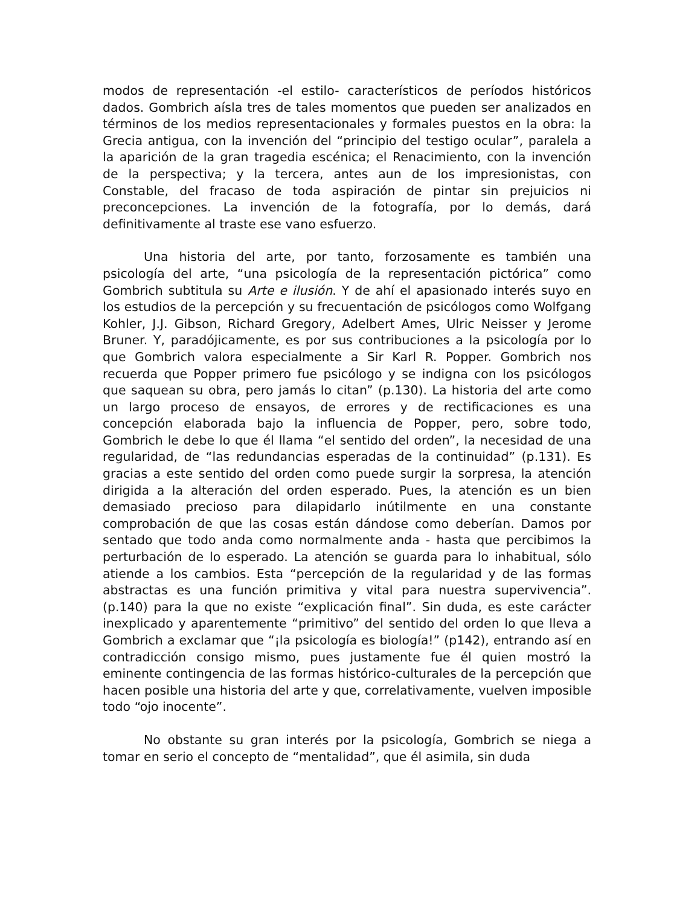modos de representación -el estilo- característicos de períodos históricos dados. Gombrich aísla tres de tales momentos que pueden ser analizados en términos de los medios representacionales y formales puestos en la obra: la Grecia antigua, con la invención del “principio del testigo ocular”, paralela a la aparición de la gran tragedia escénica; el Renacimiento, con la invención de la perspectiva; y la tercera, antes aun de los impresionistas, con Constable, del fracaso de toda aspiración de pintar sin prejuicios ni preconcepciones. La invención de la fotografía, por lo demás, dará definitivamente al traste ese vano esfuerzo.
Una historia del arte, por tanto, forzosamente es también una psicología del arte, “una psicología de la representación pictórica” como Gombrich subtitula su Arte e ilusión. Y de ahí el apasionado interés suyo en los estudios de la percepción y su frecuentación de psicólogos como Wolfgang Kohler, J.J. Gibson, Richard Gregory, Adelbert Ames, Ulric Neisser y Jerome Bruner. Y, paradójicamente, es por sus contribuciones a la psicología por lo que Gombrich valora especialmente a Sir Karl R. Popper. Gombrich nos recuerda que Popper primero fue psicólogo y se indigna con los psicólogos que saquean su obra, pero jamás lo citan” (p.130). La historia del arte como un largo proceso de ensayos, de errores y de rectificaciones es una concepción elaborada bajo la influencia de Popper, pero, sobre todo, Gombrich le debe lo que él llama “el sentido del orden”, la necesidad de una regularidad, de “las redundancias esperadas de la continuidad” (p.131). Es gracias a este sentido del orden como puede surgir la sorpresa, la atención dirigida a la alteración del orden esperado. Pues, la atención es un bien demasiado precioso para dilapidarlo inútilmente en una constante comprobación de que las cosas están dándose como deberían. Damos por sentado que todo anda como normalmente anda - hasta que percibimos la perturbación de lo esperado. La atención se guarda para lo inhabitual, sólo atiende a los cambios. Esta “percepción de la regularidad y de las formas abstractas es una función primitiva y vital para nuestra supervivencia”. (p.140) para la que no existe “explicación final”. Sin duda, es este carácter inexplicado y aparentemente “primitivo” del sentido del orden lo que lleva a Gombrich a exclamar que “¡la psicología es biología!” (p142), entrando así en contradicción consigo mismo, pues justamente fue él quien mostró la eminente contingencia de las formas histórico-culturales de la percepción que hacen posible una historia del arte y que, correlativamente, vuelven imposible todo “ojo inocente”.
No obstante su gran interés por la psicología, Gombrich se niega a tomar en serio el concepto de “mentalidad”, que él asimila, sin duda